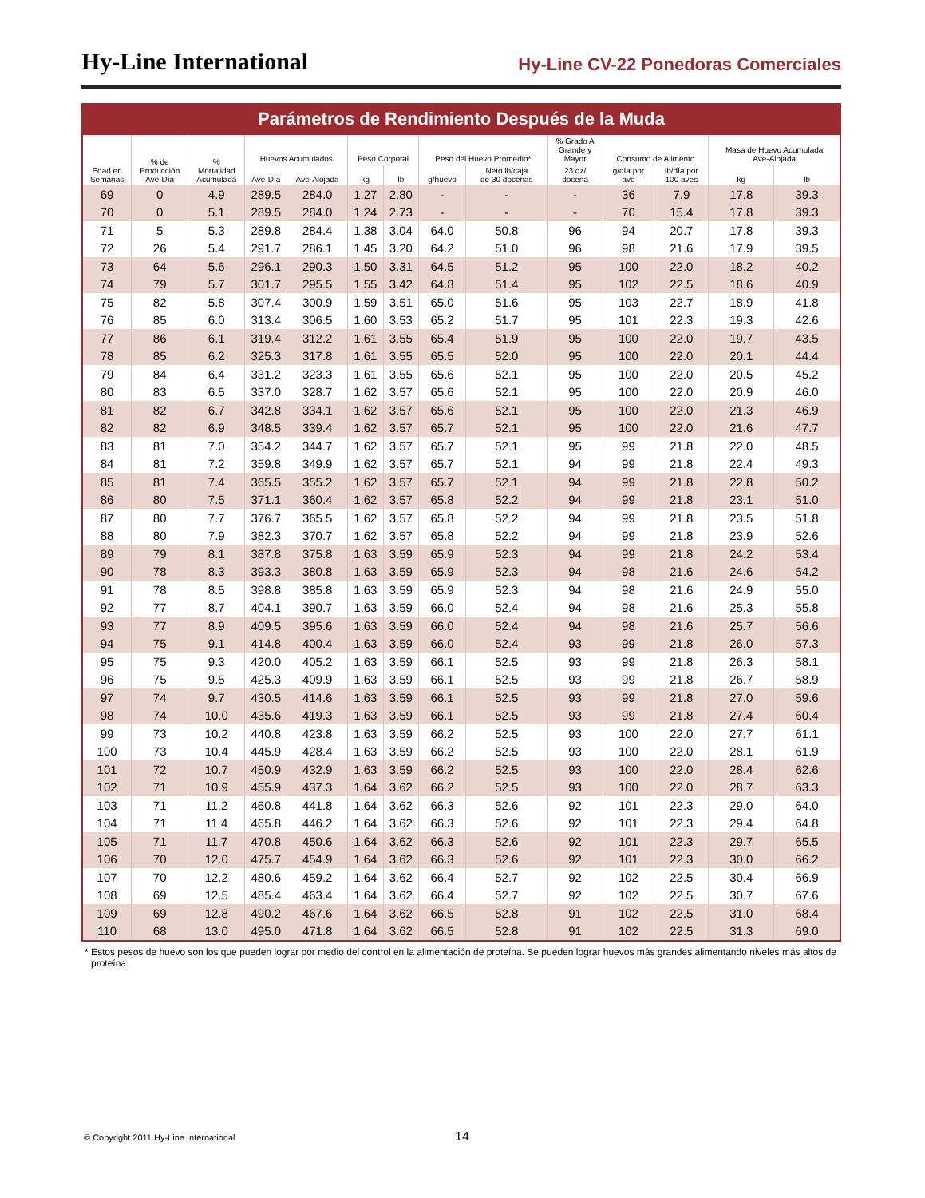Hy-Line International
Hy-Line CV-22 Ponedoras Comerciales
Parámetros de Rendimiento Después de la Muda
| Edad en Semanas | % de Producción Ave-Día | % Mortalidad Acumulada | Huevos Acumulados | | Peso Corporal | | Peso del Huevo Promedio* | | % Grado A Grande y Mayor | Consumo de Alimento | | Masa de Huevo Acumulada Ave-Alojada | |
| --- | --- | --- | --- | --- | --- | --- | --- | --- | --- | --- | --- | --- | --- |
| | | | Ave-Día | Ave-Alojada | kg | lb | g/huevo | Neto lb/caja de 30 docenas | 23 oz/ docena | g/día por ave | lb/día por 100 aves | kg | lb |
| 69 | 0 | 4.9 | 289.5 | 284.0 | 1.27 | 2.80 | - | - | - | 36 | 7.9 | 17.8 | 39.3 |
| 70 | 0 | 5.1 | 289.5 | 284.0 | 1.24 | 2.73 | - | - | - | 70 | 15.4 | 17.8 | 39.3 |
| 71 | 5 | 5.3 | 289.8 | 284.4 | 1.38 | 3.04 | 64.0 | 50.8 | 96 | 94 | 20.7 | 17.8 | 39.3 |
| 72 | 26 | 5.4 | 291.7 | 286.1 | 1.45 | 3.20 | 64.2 | 51.0 | 96 | 98 | 21.6 | 17.9 | 39.5 |
| 73 | 64 | 5.6 | 296.1 | 290.3 | 1.50 | 3.31 | 64.5 | 51.2 | 95 | 100 | 22.0 | 18.2 | 40.2 |
| 74 | 79 | 5.7 | 301.7 | 295.5 | 1.55 | 3.42 | 64.8 | 51.4 | 95 | 102 | 22.5 | 18.6 | 40.9 |
| 75 | 82 | 5.8 | 307.4 | 300.9 | 1.59 | 3.51 | 65.0 | 51.6 | 95 | 103 | 22.7 | 18.9 | 41.8 |
| 76 | 85 | 6.0 | 313.4 | 306.5 | 1.60 | 3.53 | 65.2 | 51.7 | 95 | 101 | 22.3 | 19.3 | 42.6 |
| 77 | 86 | 6.1 | 319.4 | 312.2 | 1.61 | 3.55 | 65.4 | 51.9 | 95 | 100 | 22.0 | 19.7 | 43.5 |
| 78 | 85 | 6.2 | 325.3 | 317.8 | 1.61 | 3.55 | 65.5 | 52.0 | 95 | 100 | 22.0 | 20.1 | 44.4 |
| 79 | 84 | 6.4 | 331.2 | 323.3 | 1.61 | 3.55 | 65.6 | 52.1 | 95 | 100 | 22.0 | 20.5 | 45.2 |
| 80 | 83 | 6.5 | 337.0 | 328.7 | 1.62 | 3.57 | 65.6 | 52.1 | 95 | 100 | 22.0 | 20.9 | 46.0 |
| 81 | 82 | 6.7 | 342.8 | 334.1 | 1.62 | 3.57 | 65.6 | 52.1 | 95 | 100 | 22.0 | 21.3 | 46.9 |
| 82 | 82 | 6.9 | 348.5 | 339.4 | 1.62 | 3.57 | 65.7 | 52.1 | 95 | 100 | 22.0 | 21.6 | 47.7 |
| 83 | 81 | 7.0 | 354.2 | 344.7 | 1.62 | 3.57 | 65.7 | 52.1 | 95 | 99 | 21.8 | 22.0 | 48.5 |
| 84 | 81 | 7.2 | 359.8 | 349.9 | 1.62 | 3.57 | 65.7 | 52.1 | 94 | 99 | 21.8 | 22.4 | 49.3 |
| 85 | 81 | 7.4 | 365.5 | 355.2 | 1.62 | 3.57 | 65.7 | 52.1 | 94 | 99 | 21.8 | 22.8 | 50.2 |
| 86 | 80 | 7.5 | 371.1 | 360.4 | 1.62 | 3.57 | 65.8 | 52.2 | 94 | 99 | 21.8 | 23.1 | 51.0 |
| 87 | 80 | 7.7 | 376.7 | 365.5 | 1.62 | 3.57 | 65.8 | 52.2 | 94 | 99 | 21.8 | 23.5 | 51.8 |
| 88 | 80 | 7.9 | 382.3 | 370.7 | 1.62 | 3.57 | 65.8 | 52.2 | 94 | 99 | 21.8 | 23.9 | 52.6 |
| 89 | 79 | 8.1 | 387.8 | 375.8 | 1.63 | 3.59 | 65.9 | 52.3 | 94 | 99 | 21.8 | 24.2 | 53.4 |
| 90 | 78 | 8.3 | 393.3 | 380.8 | 1.63 | 3.59 | 65.9 | 52.3 | 94 | 98 | 21.6 | 24.6 | 54.2 |
| 91 | 78 | 8.5 | 398.8 | 385.8 | 1.63 | 3.59 | 65.9 | 52.3 | 94 | 98 | 21.6 | 24.9 | 55.0 |
| 92 | 77 | 8.7 | 404.1 | 390.7 | 1.63 | 3.59 | 66.0 | 52.4 | 94 | 98 | 21.6 | 25.3 | 55.8 |
| 93 | 77 | 8.9 | 409.5 | 395.6 | 1.63 | 3.59 | 66.0 | 52.4 | 94 | 98 | 21.6 | 25.7 | 56.6 |
| 94 | 75 | 9.1 | 414.8 | 400.4 | 1.63 | 3.59 | 66.0 | 52.4 | 93 | 99 | 21.8 | 26.0 | 57.3 |
| 95 | 75 | 9.3 | 420.0 | 405.2 | 1.63 | 3.59 | 66.1 | 52.5 | 93 | 99 | 21.8 | 26.3 | 58.1 |
| 96 | 75 | 9.5 | 425.3 | 409.9 | 1.63 | 3.59 | 66.1 | 52.5 | 93 | 99 | 21.8 | 26.7 | 58.9 |
| 97 | 74 | 9.7 | 430.5 | 414.6 | 1.63 | 3.59 | 66.1 | 52.5 | 93 | 99 | 21.8 | 27.0 | 59.6 |
| 98 | 74 | 10.0 | 435.6 | 419.3 | 1.63 | 3.59 | 66.1 | 52.5 | 93 | 99 | 21.8 | 27.4 | 60.4 |
| 99 | 73 | 10.2 | 440.8 | 423.8 | 1.63 | 3.59 | 66.2 | 52.5 | 93 | 100 | 22.0 | 27.7 | 61.1 |
| 100 | 73 | 10.4 | 445.9 | 428.4 | 1.63 | 3.59 | 66.2 | 52.5 | 93 | 100 | 22.0 | 28.1 | 61.9 |
| 101 | 72 | 10.7 | 450.9 | 432.9 | 1.63 | 3.59 | 66.2 | 52.5 | 93 | 100 | 22.0 | 28.4 | 62.6 |
| 102 | 71 | 10.9 | 455.9 | 437.3 | 1.64 | 3.62 | 66.2 | 52.5 | 93 | 100 | 22.0 | 28.7 | 63.3 |
| 103 | 71 | 11.2 | 460.8 | 441.8 | 1.64 | 3.62 | 66.3 | 52.6 | 92 | 101 | 22.3 | 29.0 | 64.0 |
| 104 | 71 | 11.4 | 465.8 | 446.2 | 1.64 | 3.62 | 66.3 | 52.6 | 92 | 101 | 22.3 | 29.4 | 64.8 |
| 105 | 71 | 11.7 | 470.8 | 450.6 | 1.64 | 3.62 | 66.3 | 52.6 | 92 | 101 | 22.3 | 29.7 | 65.5 |
| 106 | 70 | 12.0 | 475.7 | 454.9 | 1.64 | 3.62 | 66.3 | 52.6 | 92 | 101 | 22.3 | 30.0 | 66.2 |
| 107 | 70 | 12.2 | 480.6 | 459.2 | 1.64 | 3.62 | 66.4 | 52.7 | 92 | 102 | 22.5 | 30.4 | 66.9 |
| 108 | 69 | 12.5 | 485.4 | 463.4 | 1.64 | 3.62 | 66.4 | 52.7 | 92 | 102 | 22.5 | 30.7 | 67.6 |
| 109 | 69 | 12.8 | 490.2 | 467.6 | 1.64 | 3.62 | 66.5 | 52.8 | 91 | 102 | 22.5 | 31.0 | 68.4 |
| 110 | 68 | 13.0 | 495.0 | 471.8 | 1.64 | 3.62 | 66.5 | 52.8 | 91 | 102 | 22.5 | 31.3 | 69.0 |
* Estos pesos de huevo son los que pueden lograr por medio del control en la alimentación de proteína. Se pueden lograr huevos más grandes alimentando niveles más altos de proteína.
© Copyright 2011 Hy-Line International 14